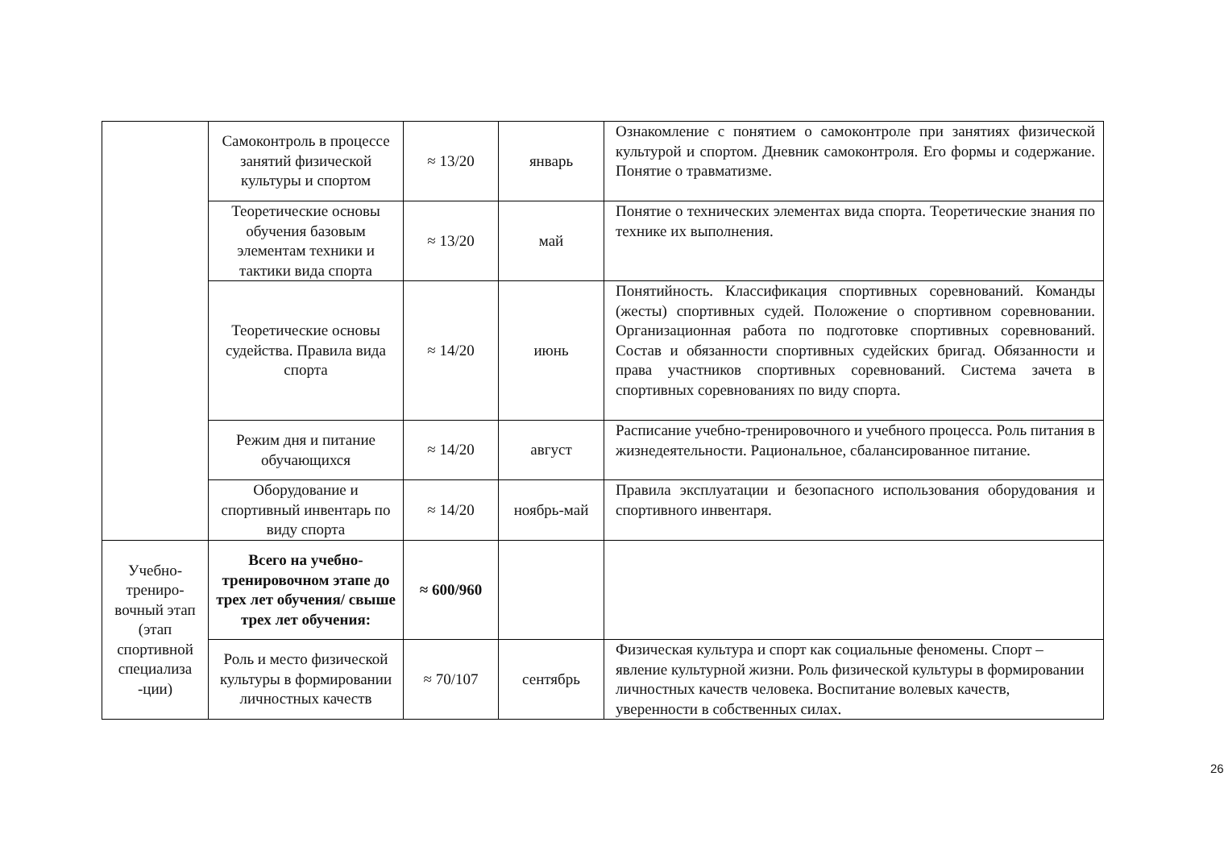| | Самоконтроль в процессе занятий физической культуры и спортом | ≈ 13/20 | январь | Ознакомление с понятием о самоконтроле при занятиях физической культурой и спортом. Дневник самоконтроля. Его формы и содержание. Понятие о травматизме. |
| | Теоретические основы обучения базовым элементам техники и тактики вида спорта | ≈ 13/20 | май | Понятие о технических элементах вида спорта. Теоретические знания по технике их выполнения. |
| | Теоретические основы судейства. Правила вида спорта | ≈ 14/20 | июнь | Понятийность. Классификация спортивных соревнований. Команды (жесты) спортивных судей. Положение о спортивном соревновании. Организационная работа по подготовке спортивных соревнований. Состав и обязанности спортивных судейских бригад. Обязанности и права участников спортивных соревнований. Система зачета в спортивных соревнованиях по виду спорта. |
| | Режим дня и питание обучающихся | ≈ 14/20 | август | Расписание учебно-тренировочного и учебного процесса. Роль питания в жизнедеятельности. Рациональное, сбалансированное питание. |
| | Оборудование и спортивный инвентарь по виду спорта | ≈ 14/20 | ноябрь-май | Правила эксплуатации и безопасного использования оборудования и спортивного инвентаря. |
| Учебно-трениро-вочный этап (этап спортивной специализа -ции) | Всего на учебно-тренировочном этапе до трех лет обучения/ свыше трех лет обучения: | ≈ 600/960 | | |
| | Роль и место физической культуры в формировании личностных качеств | ≈ 70/107 | сентябрь | Физическая культура и спорт как социальные феномены. Спорт – явление культурной жизни. Роль физической культуры в формировании личностных качеств человека. Воспитание волевых качеств, уверенности в собственных силах. |
26